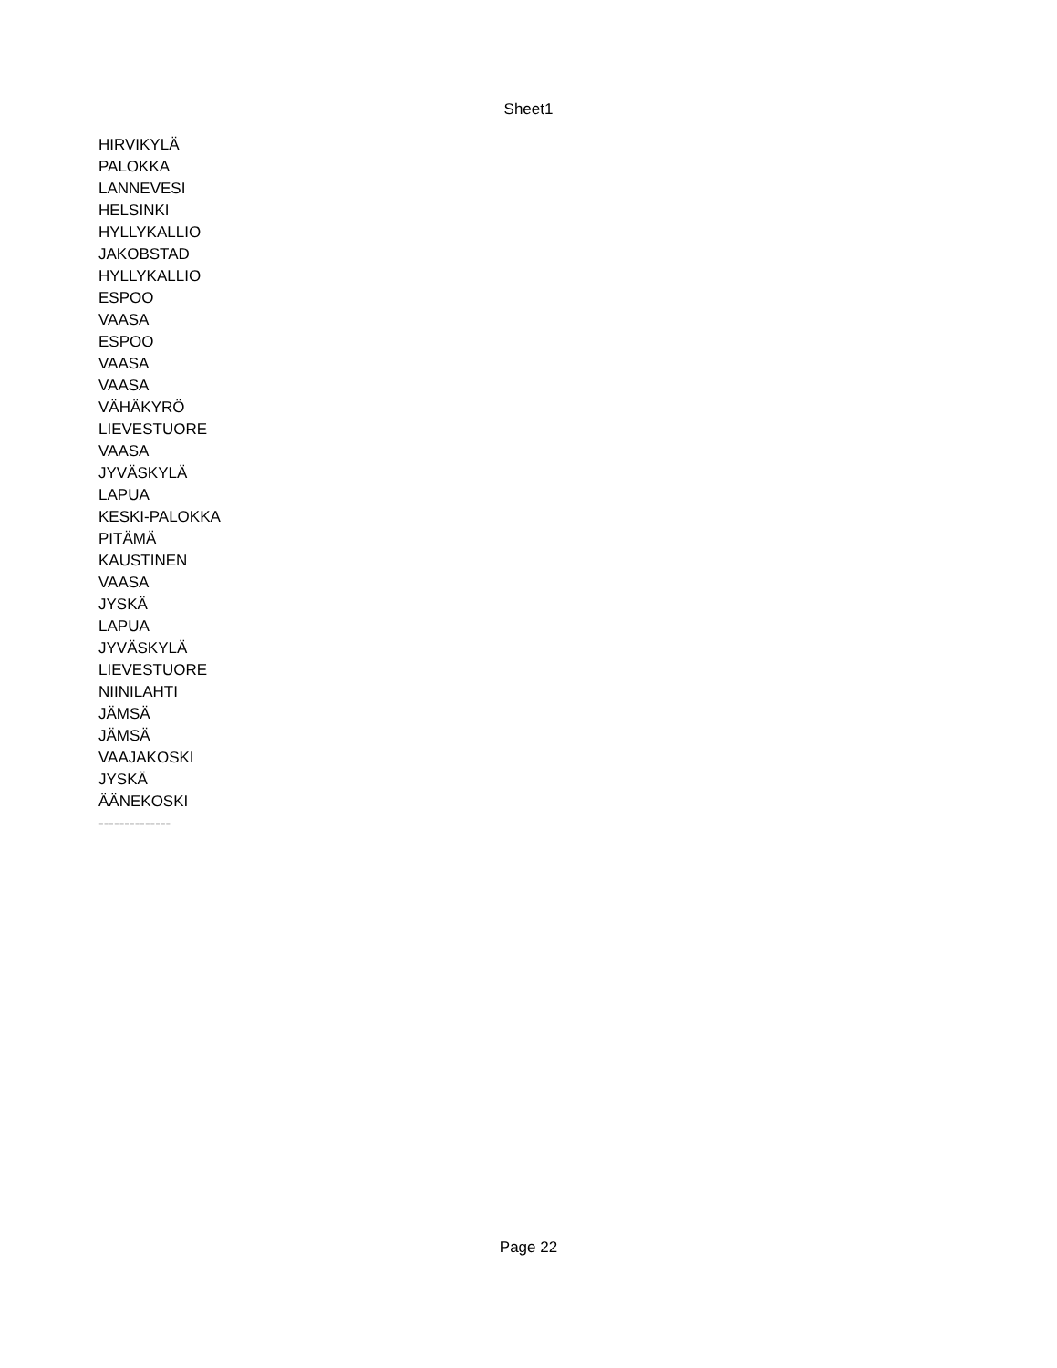Sheet1
| HIRVIKYLÄ |
| PALOKKA |
| LANNEVESI |
| HELSINKI |
| HYLLYKALLIO |
| JAKOBSTAD |
| HYLLYKALLIO |
| ESPOO |
| VAASA |
| ESPOO |
| VAASA |
| VAASA |
| VÄHÄKYRÖ |
| LIEVESTUORE |
| VAASA |
| JYVÄSKYLÄ |
| LAPUA |
| KESKI-PALOKKA |
| PITÄMÄ |
| KAUSTINEN |
| VAASA |
| JYSKÄ |
| LAPUA |
| JYVÄSKYLÄ |
| LIEVESTUORE |
| NIINILAHTI |
| JÄMSÄ |
| JÄMSÄ |
| VAAJAKOSKI |
| JYSKÄ |
| ÄÄNEKOSKI |
| -------------- |
Page 22